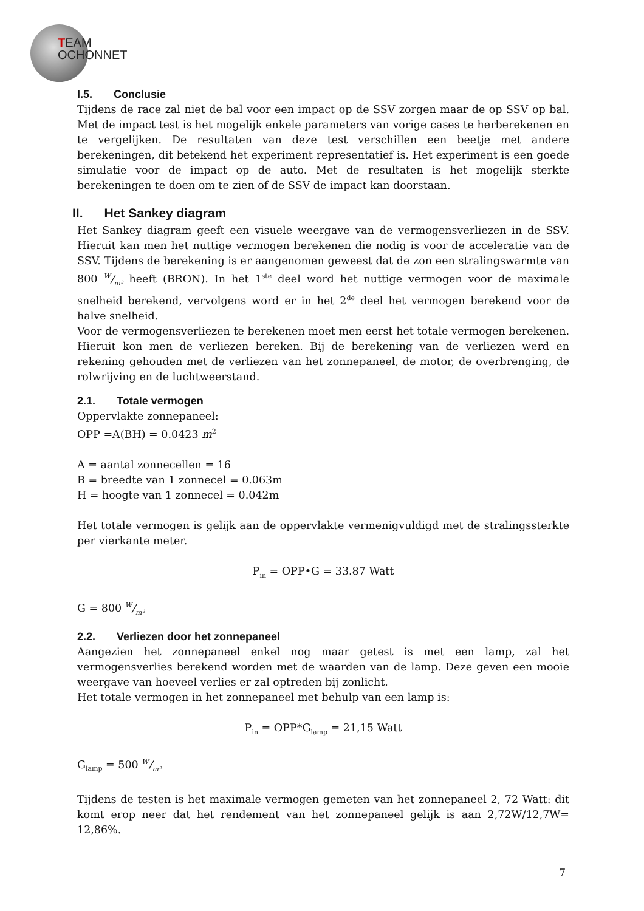TEAM
OCHONNET
I.5. Conclusie
Tijdens de race zal niet de bal voor een impact op de SSV zorgen maar de op SSV op bal. Met de impact test is het mogelijk enkele parameters van vorige cases te herberekenen en te vergelijken. De resultaten van deze test verschillen een beetje met andere berekeningen, dit betekend het experiment representatief is. Het experiment is een goede simulatie voor de impact op de auto. Met de resultaten is het mogelijk sterkte berekeningen te doen om te zien of de SSV de impact kan doorstaan.
II. Het Sankey diagram
Het Sankey diagram geeft een visuele weergave van de vermogensverliezen in de SSV. Hieruit kan men het nuttige vermogen berekenen die nodig is voor de acceleratie van de SSV. Tijdens de berekening is er aangenomen geweest dat de zon een stralingswarmte van 800 W/m² heeft (BRON). In het 1<sup>ste</sup> deel word het nuttige vermogen voor de maximale snelheid berekend, vervolgens word er in het 2<sup>de</sup> deel het vermogen berekend voor de halve snelheid.
Voor de vermogensverliezen te berekenen moet men eerst het totale vermogen berekenen. Hieruit kon men de verliezen bereken. Bij de berekening van de verliezen werd en rekening gehouden met de verliezen van het zonnepaneel, de motor, de overbrenging, de rolwrijving en de luchtweerstand.
2.1. Totale vermogen
Oppervlakte zonnepaneel:
OPP =A(BH) = 0.0423 m<sup>2</sup>
A = aantal zonnecellen = 16
B = breedte van 1 zonnecel = 0.063m
H = hoogte van 1 zonnecel = 0.042m
Het totale vermogen is gelijk aan de oppervlakte vermenigvuldigd met de stralingssterkte per vierkante meter.
P<sub>in</sub> = OPP•G = 33.87 Watt
G = 800 W/m²
2.2. Verliezen door het zonnepaneel
Aangezien het zonnepaneel enkel nog maar getest is met een lamp, zal het vermogensverlies berekend worden met de waarden van de lamp. Deze geven een mooie weergave van hoeveel verlies er zal optreden bij zonlicht.
Het totale vermogen in het zonnepaneel met behulp van een lamp is:
P<sub>in</sub> = OPP*G<sub>lamp</sub> = 21,15 Watt
G<sub>lamp</sub> = 500 W/m²
Tijdens de testen is het maximale vermogen gemeten van het zonnepaneel 2, 72 Watt: dit komt erop neer dat het rendement van het zonnepaneel gelijk is aan 2,72W/12,7W= 12,86%.
7